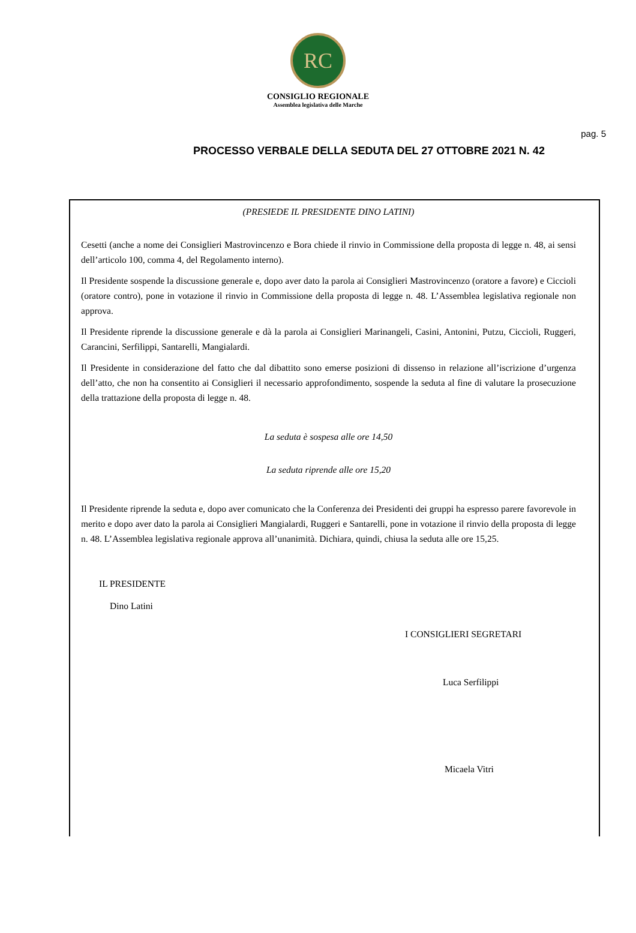RC
CONSIGLIO REGIONALE
Assemblea legislativa delle Marche
pag. 5
PROCESSO VERBALE DELLA SEDUTA DEL 27 OTTOBRE 2021 N. 42
(PRESIEDE IL PRESIDENTE DINO LATINI)
Cesetti (anche a nome dei Consiglieri Mastrovincenzo e Bora chiede il rinvio in Commissione della proposta di legge n. 48, ai sensi dell’articolo 100, comma 4, del Regolamento interno).
Il Presidente sospende la discussione generale e, dopo aver dato la parola ai Consiglieri Mastrovincenzo (oratore a favore) e Ciccioli (oratore contro), pone in votazione il rinvio in Commissione della proposta di legge n. 48. L’Assemblea legislativa regionale non approva.
Il Presidente riprende la discussione generale e dà la parola ai Consiglieri Marinangeli, Casini, Antonini, Putzu, Ciccioli, Ruggeri, Carancini, Serfilippi, Santarelli, Mangialardi.
Il Presidente in considerazione del fatto che dal dibattito sono emerse posizioni di dissenso in relazione all’iscrizione d’urgenza dell’atto, che non ha consentito ai Consiglieri il necessario approfondimento, sospende la seduta al fine di valutare la prosecuzione della trattazione della proposta di legge n. 48.
La seduta è sospesa alle ore 14,50
La seduta riprende alle ore 15,20
Il Presidente riprende la seduta e, dopo aver comunicato che la Conferenza dei Presidenti dei gruppi ha espresso parere favorevole in merito e dopo aver dato la parola ai Consiglieri Mangialardi, Ruggeri e Santarelli, pone in votazione il rinvio della proposta di legge n. 48. L’Assemblea legislativa regionale approva all’unanimità. Dichiara, quindi, chiusa la seduta alle ore 15,25.
IL PRESIDENTE
Dino Latini
I CONSIGLIERI SEGRETARI
Luca Serfilippi
Micaela Vitri